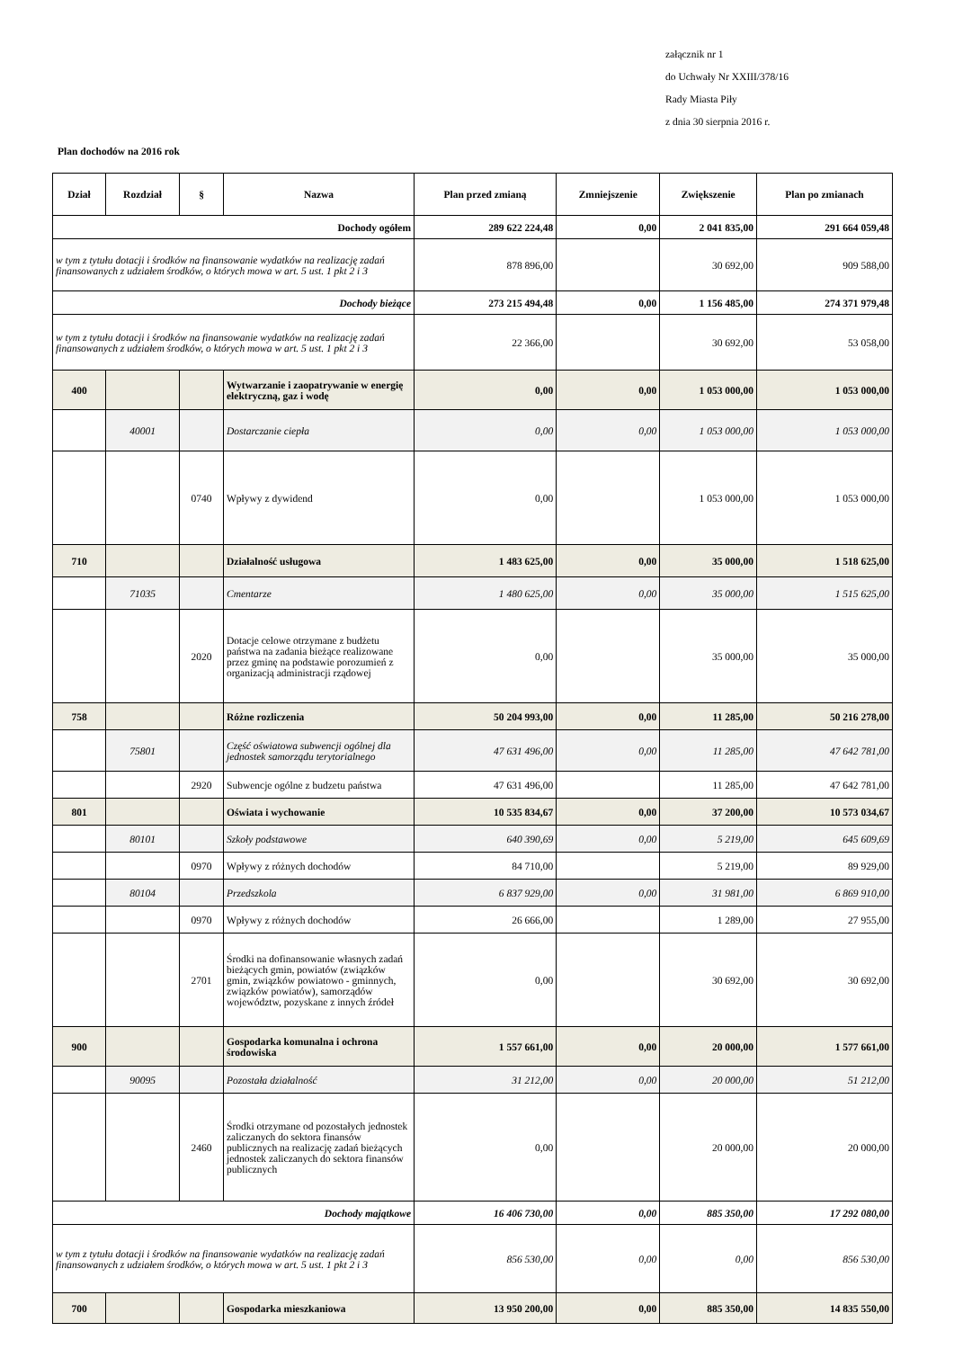załącznik nr 1
do Uchwały Nr XXIII/378/16
Rady Miasta Piły
z dnia 30 sierpnia 2016 r.
Plan dochodów na 2016 rok
| Dział | Rozdział | § | Nazwa | Plan przed zmianą | Zmniejszenie | Zwiększenie | Plan po zmianach |
| --- | --- | --- | --- | --- | --- | --- | --- |
| Dochody ogółem | | | | 289 622 224,48 | 0,00 | 2 041 835,00 | 291 664 059,48 |
| w tym z tytułu dotacji i środków na finansowanie wydatków na realizację zadań finansowanych z udziałem środków, o których mowa w art. 5 ust. 1 pkt 2 i 3 | | | | 878 896,00 | | 30 692,00 | 909 588,00 |
| Dochody bieżące | | | | 273 215 494,48 | 0,00 | 1 156 485,00 | 274 371 979,48 |
| w tym z tytułu dotacji i środków na finansowanie wydatków na realizację zadań finansowanych z udziałem środków, o których mowa w art. 5 ust. 1 pkt 2 i 3 | | | | 22 366,00 | | 30 692,00 | 53 058,00 |
| 400 | | | Wytwarzanie i zaopatrywanie w energię elektryczną, gaz i wodę | 0,00 | 0,00 | 1 053 000,00 | 1 053 000,00 |
| | 40001 | | Dostarczanie ciepła | 0,00 | 0,00 | 1 053 000,00 | 1 053 000,00 |
| | | 0740 | Wpływy z dywidend | 0,00 | | 1 053 000,00 | 1 053 000,00 |
| 710 | | | Działalność usługowa | 1 483 625,00 | 0,00 | 35 000,00 | 1 518 625,00 |
| | 71035 | | Cmentarze | 1 480 625,00 | 0,00 | 35 000,00 | 1 515 625,00 |
| | | 2020 | Dotacje celowe otrzymane z budżetu państwa na zadania bieżące realizowane przez gminę na podstawie porozumień z organizacją administracji rządowej | 0,00 | | 35 000,00 | 35 000,00 |
| 758 | | | Różne rozliczenia | 50 204 993,00 | 0,00 | 11 285,00 | 50 216 278,00 |
| | 75801 | | Część oświatowa subwencji ogólnej dla jednostek samorządu terytorialnego | 47 631 496,00 | 0,00 | 11 285,00 | 47 642 781,00 |
| | | 2920 | Subwencje ogólne z budzetu państwa | 47 631 496,00 | | 11 285,00 | 47 642 781,00 |
| 801 | | | Oświata i wychowanie | 10 535 834,67 | 0,00 | 37 200,00 | 10 573 034,67 |
| | 80101 | | Szkoły podstawowe | 640 390,69 | 0,00 | 5 219,00 | 645 609,69 |
| | | 0970 | Wpływy z różnych dochodów | 84 710,00 | | 5 219,00 | 89 929,00 |
| | 80104 | | Przedszkola | 6 837 929,00 | 0,00 | 31 981,00 | 6 869 910,00 |
| | | 0970 | Wpływy z różnych dochodów | 26 666,00 | | 1 289,00 | 27 955,00 |
| | | 2701 | Środki na dofinansowanie własnych zadań bieżących gmin, powiatów (związków gmin, związków powiatowo - gminnych, związków powiatów), samorządów województw, pozyskane z innych źródeł | 0,00 | | 30 692,00 | 30 692,00 |
| 900 | | | Gospodarka komunalna i ochrona środowiska | 1 557 661,00 | 0,00 | 20 000,00 | 1 577 661,00 |
| | 90095 | | Pozostała działalność | 31 212,00 | 0,00 | 20 000,00 | 51 212,00 |
| | | 2460 | Środki otrzymane od pozostałych jednostek zaliczanych do sektora finansów publicznych na realizację zadań bieżących jednostek zaliczanych do sektora finansów publicznych | 0,00 | | 20 000,00 | 20 000,00 |
| Dochody majątkowe | | | | 16 406 730,00 | 0,00 | 885 350,00 | 17 292 080,00 |
| w tym z tytułu dotacji i środków na finansowanie wydatków na realizację zadań finansowanych z udziałem środków, o których mowa w art. 5 ust. 1 pkt 2 i 3 | | | | 856 530,00 | 0,00 | 0,00 | 856 530,00 |
| 700 | | | Gospodarka mieszkaniowa | 13 950 200,00 | 0,00 | 885 350,00 | 14 835 550,00 |